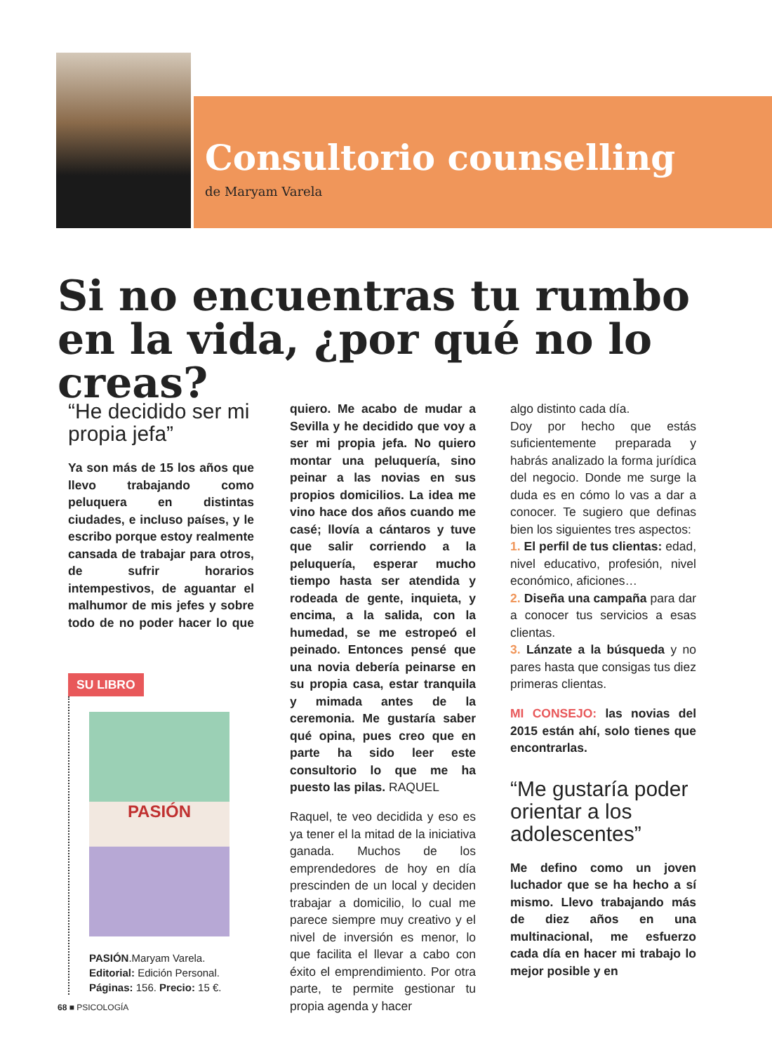Consultorio counselling
de Maryam Varela
Si no encuentras tu rumbo
en la vida, ¿por qué no lo creas?
“He decidido ser mi propia jefa”
Ya son más de 15 los años que llevo trabajando como peluquera en distintas ciudades, e incluso países, y le escribo porque estoy realmente cansada de trabajar para otros, de sufrir horarios intempestivos, de aguantar el malhumor de mis jefes y sobre todo de no poder hacer lo que
SU LIBRO
PASIÓN
PASIÓN.Maryam Varela.
Editorial: Edición Personal.
Páginas: 156. Precio: 15 €.
quiero. Me acabo de mudar a Sevilla y he decidido que voy a ser mi propia jefa. No quiero montar una peluquería, sino peinar a las novias en sus propios domicilios. La idea me vino hace dos años cuando me casé; llovía a cántaros y tuve que salir corriendo a la peluquería, esperar mucho tiempo hasta ser atendida y rodeada de gente, inquieta, y encima, a la salida, con la humedad, se me estropeó el peinado. Entonces pensé que una novia debería peinarse en su propia casa, estar tranquila y mimada antes de la ceremonia. Me gustaría saber qué opina, pues creo que en parte ha sido leer este consultorio lo que me ha puesto las pilas. RAQUEL
Raquel, te veo decidida y eso es ya tener el la mitad de la iniciativa ganada. Muchos de los emprendedores de hoy en día prescinden de un local y deciden trabajar a domicilio, lo cual me parece siempre muy creativo y el nivel de inversión es menor, lo que facilita el llevar a cabo con éxito el emprendimiento. Por otra parte, te permite gestionar tu propia agenda y hacer
algo distinto cada día.
Doy por hecho que estás suficientemente preparada y habrás analizado la forma jurídica del negocio. Donde me surge la duda es en cómo lo vas a dar a conocer. Te sugiero que definas bien los siguientes tres aspectos:
1. El perfil de tus clientas: edad, nivel educativo, profesión, nivel económico, aficiones…
2. Diseña una campaña para dar a conocer tus servicios a esas clientas.
3. Lánzate a la búsqueda y no pares hasta que consigas tus diez primeras clientas.
MI CONSEJO: las novias del 2015 están ahí, solo tienes que encontrarlas.
“Me gustaría poder orientar a los adolescentes”
Me defino como un joven luchador que se ha hecho a sí mismo. Llevo trabajando más de diez años en una multinacional, me esfuerzo cada día en hacer mi trabajo lo mejor posible y en
68 ■ PSICOLOGÍA